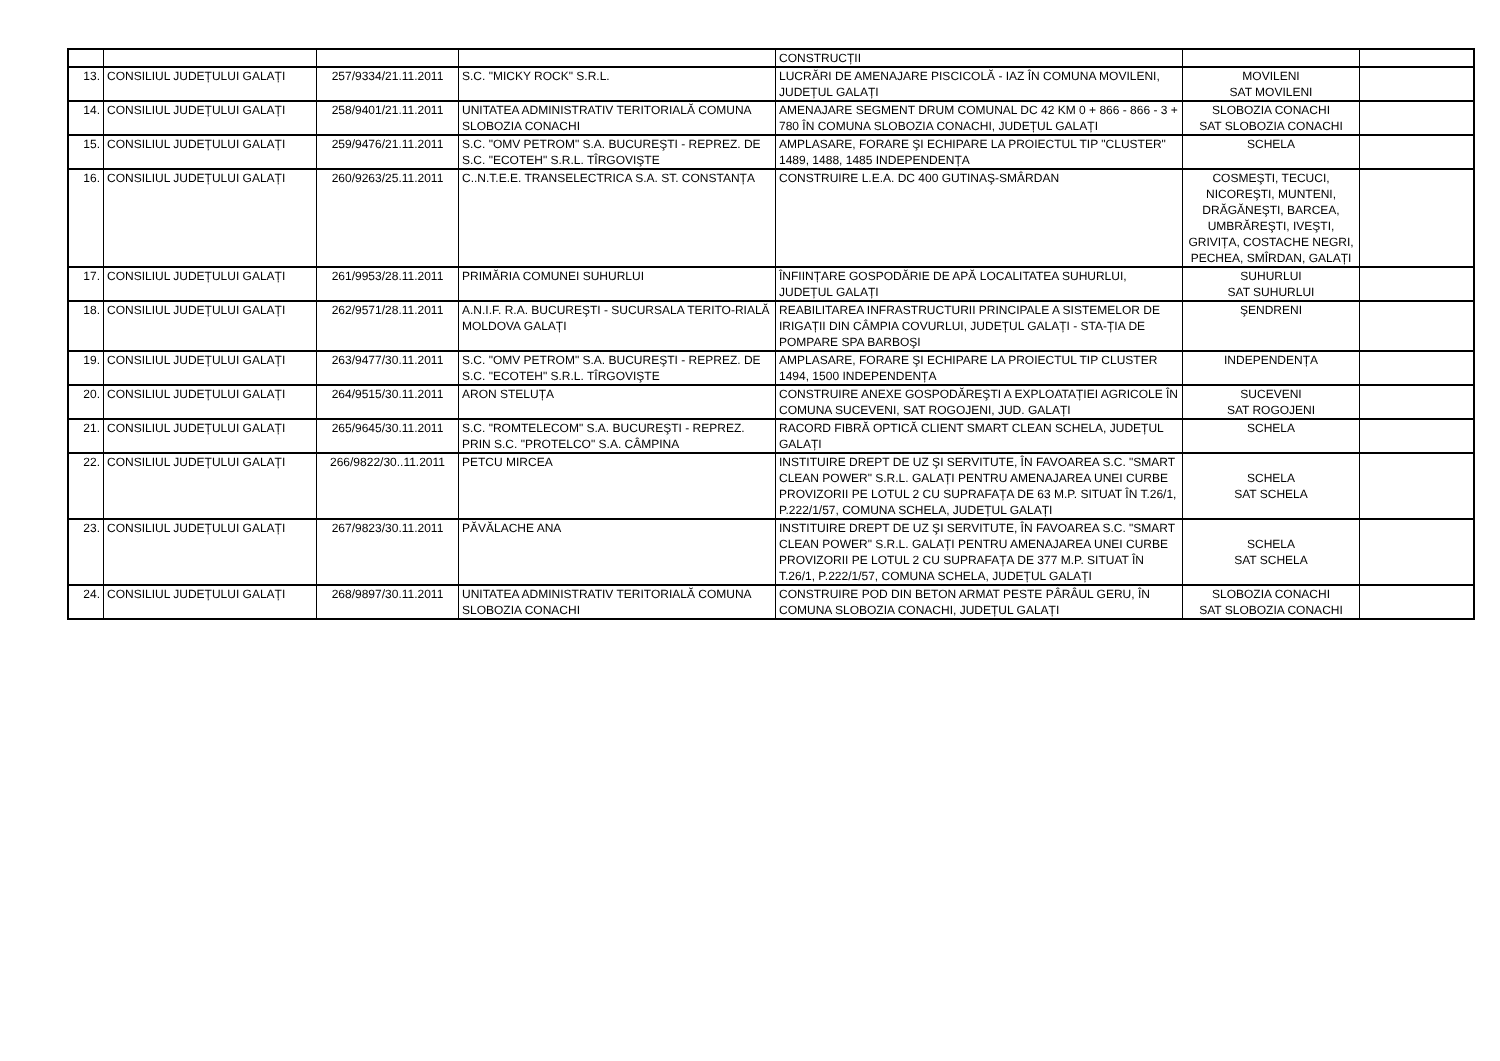| | | | | CONSTRUCȚII | | |
| 13. | CONSILIUL JUDEȚULUI GALAȚI | 257/9334/21.11.2011 | S.C. "MICKY ROCK" S.R.L. | LUCRĂRI DE AMENAJARE PISCICOLĂ - IAZ ÎN COMUNA MOVILENI, JUDEȚUL GALAȚI | MOVILENI SAT MOVILENI | |
| 14. | CONSILIUL JUDEȚULUI GALAȚI | 258/9401/21.11.2011 | UNITATEA ADMINISTRATIV TERITORIALĂ COMUNA SLOBOZIA CONACHI | AMENAJARE SEGMENT DRUM COMUNAL DC 42 KM 0 + 866 - 866 - 3 + 780 ÎN COMUNA SLOBOZIA CONACHI, JUDEȚUL GALAȚI | SLOBOZIA CONACHI SAT SLOBOZIA CONACHI | |
| 15. | CONSILIUL JUDEȚULUI GALAȚI | 259/9476/21.11.2011 | S.C. "OMV PETROM" S.A. BUCUREŞTI - REPREZ. DE S.C. "ECOTEH" S.R.L. TÎRGOVIŞTE | AMPLASARE, FORARE ŞI ECHIPARE LA PROIECTUL TIP "CLUSTER" 1489, 1488, 1485 INDEPENDENȚA | SCHELA | |
| 16. | CONSILIUL JUDEȚULUI GALAȚI | 260/9263/25.11.2011 | C..N.T.E.E. TRANSELECTRICA S.A. ST. CONSTANȚA | CONSTRUIRE L.E.A. DC 400 GUTINAŞ-SMÂRDAN | COSMEŞTI, TECUCI, NICOREŞTI, MUNTENI, DRĂGĂNEŞTI, BARCEA, UMBRĂREŞTI, IVEŞTI, GRIVIȚA, COSTACHE NEGRI, PECHEA, SMÎRDAN, GALAȚI | |
| 17. | CONSILIUL JUDEȚULUI GALAȚI | 261/9953/28.11.2011 | PRIMĂRIA COMUNEI SUHURLUI | ÎNFIINȚARE GOSPODĂRIE DE APĂ LOCALITATEA SUHURLUI, JUDEȚUL GALAȚI | SUHURLUI SAT SUHURLUI | |
| 18. | CONSILIUL JUDEȚULUI GALAȚI | 262/9571/28.11.2011 | A.N.I.F. R.A. BUCUREŞTI - SUCURSALA TERITO-RIALĂ MOLDOVA GALAȚI | REABILITAREA INFRASTRUCTURII PRINCIPALE A SISTEMELOR DE IRIGAȚII DIN CÂMPIA COVURLUI, JUDEȚUL GALAȚI - STA-ȚIA DE POMPARE SPA BARBOŞI | ŞENDRENI | |
| 19. | CONSILIUL JUDEȚULUI GALAȚI | 263/9477/30.11.2011 | S.C. "OMV PETROM" S.A. BUCUREŞTI - REPREZ. DE S.C. "ECOTEH" S.R.L. TÎRGOVIŞTE | AMPLASARE, FORARE ŞI ECHIPARE LA PROIECTUL TIP CLUSTER 1494, 1500 INDEPENDENȚA | INDEPENDENȚA | |
| 20. | CONSILIUL JUDEȚULUI GALAȚI | 264/9515/30.11.2011 | ARON STELUȚA | CONSTRUIRE ANEXE GOSPODĂREŞTI A EXPLOATAȚIEI AGRICOLE ÎN COMUNA SUCEVENI, SAT ROGOJENI, JUD. GALAȚI | SUCEVENI SAT ROGOJENI | |
| 21. | CONSILIUL JUDEȚULUI GALAȚI | 265/9645/30.11.2011 | S.C. "ROMTELECOM" S.A. BUCUREŞTI - REPREZ. PRIN S.C. "PROTELCO" S.A. CÂMPINA | RACORD FIBRĂ OPTICĂ CLIENT SMART CLEAN SCHELA, JUDEȚUL GALAȚI | SCHELA | |
| 22. | CONSILIUL JUDEȚULUI GALAȚI | 266/9822/30..11.2011 | PETCU MIRCEA | INSTITUIRE DREPT DE UZ ŞI SERVITUTE, ÎN FAVOAREA S.C. "SMART CLEAN POWER" S.R.L. GALAȚI PENTRU AMENAJAREA UNEI CURBE PROVIZORII PE LOTUL 2 CU SUPRAFAȚA DE 63 M.P. SITUAT ÎN T.26/1, P.222/1/57, COMUNA SCHELA, JUDEȚUL GALAȚI | SCHELA SAT SCHELA | |
| 23. | CONSILIUL JUDEȚULUI GALAȚI | 267/9823/30.11.2011 | PĂVĂLACHE ANA | INSTITUIRE DREPT DE UZ ŞI SERVITUTE, ÎN FAVOAREA S.C. "SMART CLEAN POWER" S.R.L. GALAȚI PENTRU AMENAJAREA UNEI CURBE PROVIZORII PE LOTUL 2 CU SUPRAFAȚA DE 377 M.P. SITUAT ÎN T.26/1, P.222/1/57, COMUNA SCHELA, JUDEȚUL GALAȚI | SCHELA SAT SCHELA | |
| 24. | CONSILIUL JUDEȚULUI GALAȚI | 268/9897/30.11.2011 | UNITATEA ADMINISTRATIV TERITORIALĂ COMUNA SLOBOZIA CONACHI | CONSTRUIRE POD DIN BETON ARMAT PESTE PÂRÂUL GERU, ÎN COMUNA SLOBOZIA CONACHI, JUDEȚUL GALAȚI | SLOBOZIA CONACHI SAT SLOBOZIA CONACHI | |